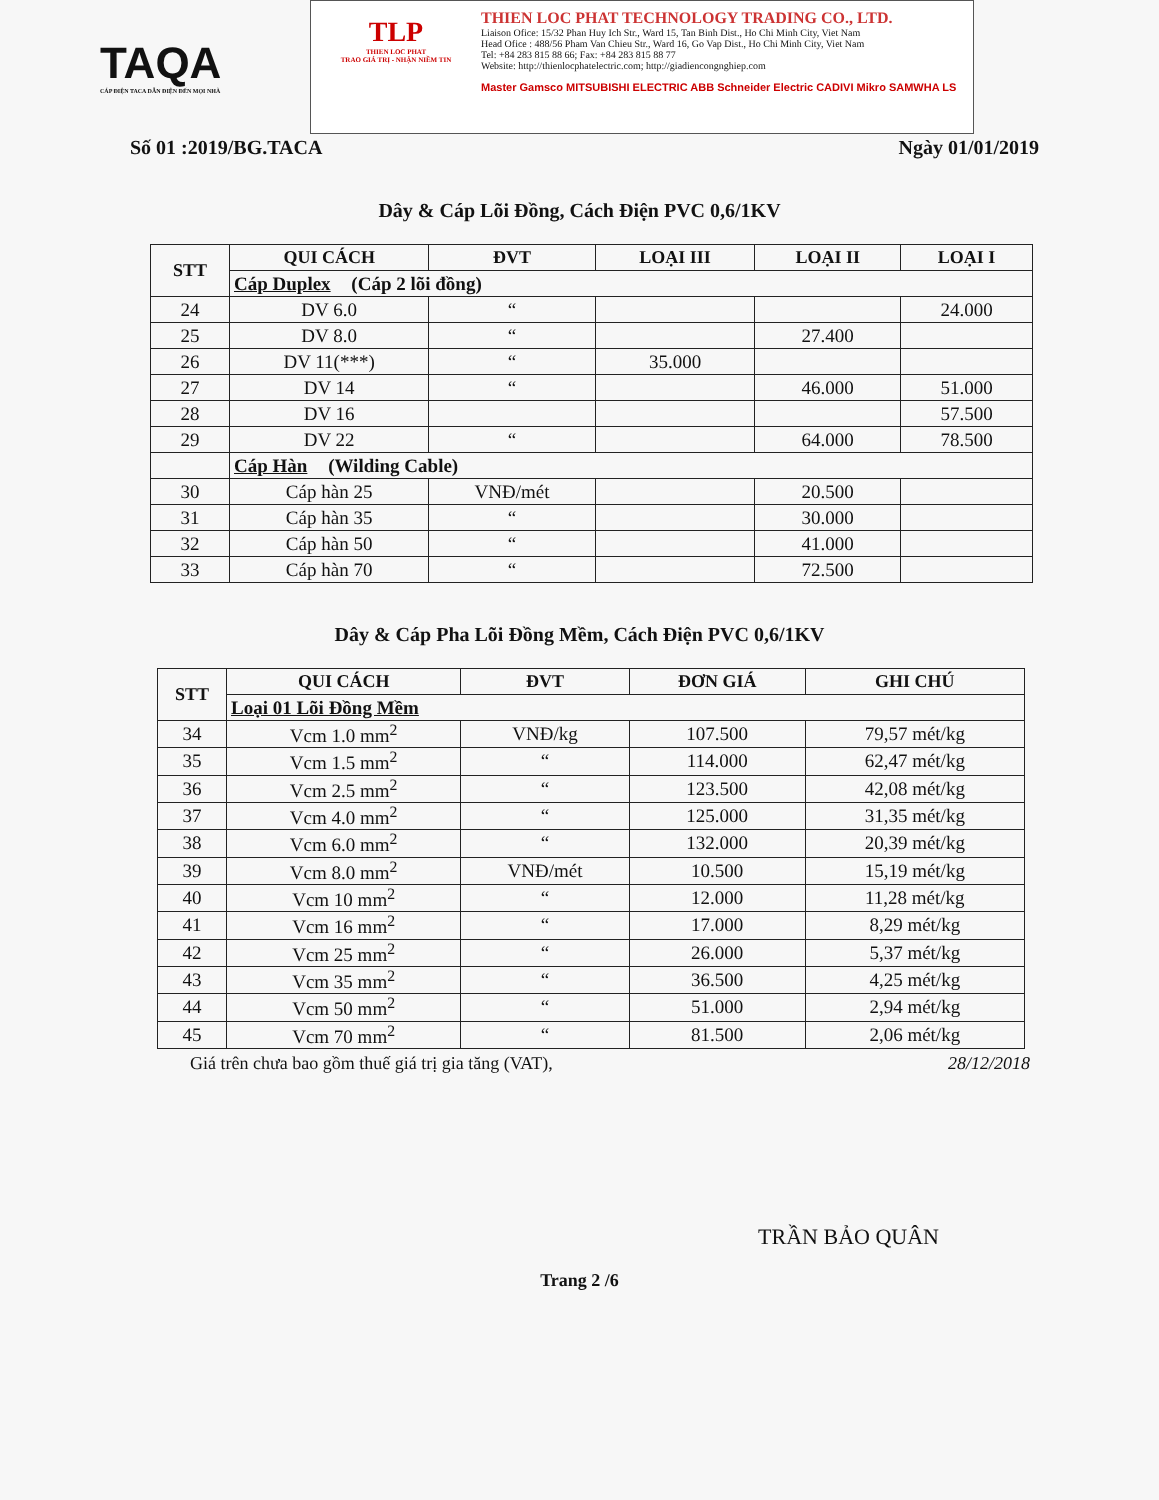TAQA
CÁP ĐIỆN TACA DẪN ĐIỆN ĐẾN MỌI NHÀ
TLP
THIEN LOC PHAT
TRAO GIÁ TRỊ - NHẬN NIỀM TIN
THIEN LOC PHAT TECHNOLOGY TRADING CO., LTD.
Liaison Ofice: 15/32 Phan Huy Ich Str., Ward 15, Tan Binh Dist., Ho Chi Minh City, Viet Nam
Head Ofice : 488/56 Pham Van Chieu Str., Ward 16, Go Vap Dist., Ho Chi Minh City, Viet Nam
Tel: +84 283 815 88 66; Fax: +84 283 815 88 77
Website: http://thienlocphatelectric.com; http://giadiencongnghiep.com
Master Gamsco MITSUBISHI ELECTRIC ABB Schneider Electric CADIVI Mikro SAMWHA LS
Số 01 :2019/BG.TACA Ngày 01/01/2019
Dây & Cáp Lõi Đồng, Cách Điện PVC 0,6/1KV
| STT | QUI CÁCH | ĐVT | LOẠI III | LOẠI II | LOẠI I |
| --- | --- | --- | --- | --- | --- |
| | Cáp Duplex (Cáp 2 lõi đồng) | | | | |
| 24 | DV 6.0 | “ | | | 24.000 |
| 25 | DV 8.0 | “ | | 27.400 | |
| 26 | DV 11(***) | “ | 35.000 | | |
| 27 | DV 14 | “ | | 46.000 | 51.000 |
| 28 | DV 16 | | | | 57.500 |
| 29 | DV 22 | “ | | 64.000 | 78.500 |
| | Cáp Hàn (Wilding Cable) | | | | |
| 30 | Cáp hàn 25 | VNĐ/mét | | 20.500 | |
| 31 | Cáp hàn 35 | “ | | 30.000 | |
| 32 | Cáp hàn 50 | “ | | 41.000 | |
| 33 | Cáp hàn 70 | “ | | 72.500 | |
Dây & Cáp Pha Lõi Đồng Mềm, Cách Điện PVC 0,6/1KV
| STT | QUI CÁCH | ĐVT | ĐƠN GIÁ | GHI CHÚ |
| --- | --- | --- | --- | --- |
| | Loại 01 Lõi Đồng Mềm | | | |
| 34 | Vcm 1.0 mm<sup>2</sup> | VNĐ/kg | 107.500 | 79,57 mét/kg |
| 35 | Vcm 1.5 mm<sup>2</sup> | “ | 114.000 | 62,47 mét/kg |
| 36 | Vcm 2.5 mm<sup>2</sup> | “ | 123.500 | 42,08 mét/kg |
| 37 | Vcm 4.0 mm<sup>2</sup> | “ | 125.000 | 31,35 mét/kg |
| 38 | Vcm 6.0 mm<sup>2</sup> | “ | 132.000 | 20,39 mét/kg |
| 39 | Vcm 8.0 mm<sup>2</sup> | VNĐ/mét | 10.500 | 15,19 mét/kg |
| 40 | Vcm 10 mm<sup>2</sup> | “ | 12.000 | 11,28 mét/kg |
| 41 | Vcm 16 mm<sup>2</sup> | “ | 17.000 | 8,29 mét/kg |
| 42 | Vcm 25 mm<sup>2</sup> | “ | 26.000 | 5,37 mét/kg |
| 43 | Vcm 35 mm<sup>2</sup> | “ | 36.500 | 4,25 mét/kg |
| 44 | Vcm 50 mm<sup>2</sup> | “ | 51.000 | 2,94 mét/kg |
| 45 | Vcm 70 mm<sup>2</sup> | “ | 81.500 | 2,06 mét/kg |
Giá trên chưa bao gồm thuế giá trị gia tăng (VAT), 28/12/2018
TRẦN BẢO QUÂN
Trang 2 /6